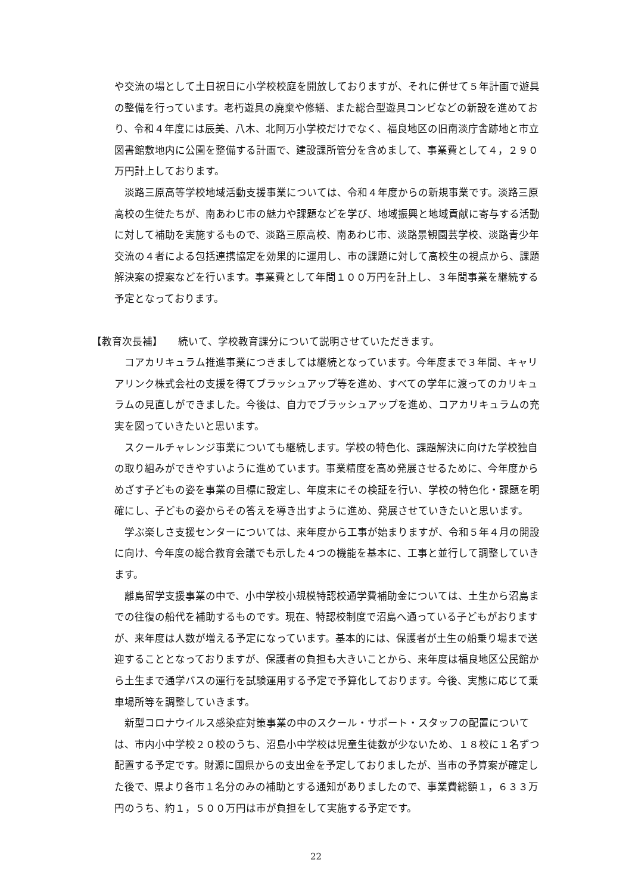や交流の場として土日祝日に小学校校庭を開放しておりますが、それに併せて５年計画で遊具の整備を行っています。老朽遊具の廃棄や修繕、また総合型遊具コンビなどの新設を進めており、令和４年度には辰美、八木、北阿万小学校だけでなく、福良地区の旧南淡庁舎跡地と市立図書館敷地内に公園を整備する計画で、建設課所管分を含めまして、事業費として４，２９０万円計上しております。
淡路三原高等学校地域活動支援事業については、令和４年度からの新規事業です。淡路三原高校の生徒たちが、南あわじ市の魅力や課題などを学び、地域振興と地域貢献に寄与する活動に対して補助を実施するもので、淡路三原高校、南あわじ市、淡路景観園芸学校、淡路青少年交流の４者による包括連携協定を効果的に運用し、市の課題に対して高校生の視点から、課題解決案の提案などを行います。事業費として年間１００万円を計上し、３年間事業を継続する予定となっております。
【教育次長補】　　続いて、学校教育課分について説明させていただきます。
コアカリキュラム推進事業につきましては継続となっています。今年度まで３年間、キャリアリンク株式会社の支援を得てブラッシュアップ等を進め、すべての学年に渡ってのカリキュラムの見直しができました。今後は、自力でブラッシュアップを進め、コアカリキュラムの充実を図っていきたいと思います。
スクールチャレンジ事業についても継続します。学校の特色化、課題解決に向けた学校独自の取り組みができやすいように進めています。事業精度を高め発展させるために、今年度からめざす子どもの姿を事業の目標に設定し、年度末にその検証を行い、学校の特色化・課題を明確にし、子どもの姿からその答えを導き出すように進め、発展させていきたいと思います。
学ぶ楽しさ支援センターについては、来年度から工事が始まりますが、令和５年４月の開設に向け、今年度の総合教育会議でも示した４つの機能を基本に、工事と並行して調整していきます。
離島留学支援事業の中で、小中学校小規模特認校通学費補助金については、土生から沼島までの往復の船代を補助するものです。現在、特認校制度で沼島へ通っている子どもがおりますが、来年度は人数が増える予定になっています。基本的には、保護者が土生の船乗り場まで送迎することとなっておりますが、保護者の負担も大きいことから、来年度は福良地区公民館から土生まで通学バスの運行を試験運用する予定で予算化しております。今後、実態に応じて乗車場所等を調整していきます。
新型コロナウイルス感染症対策事業の中のスクール・サポート・スタッフの配置については、市内小中学校２０校のうち、沼島小中学校は児童生徒数が少ないため、１８校に１名ずつ配置する予定です。財源に国県からの支出金を予定しておりましたが、当市の予算案が確定した後で、県より各市１名分のみの補助とする通知がありましたので、事業費総額１，６３３万円のうち、約１，５００万円は市が負担をして実施する予定です。
22